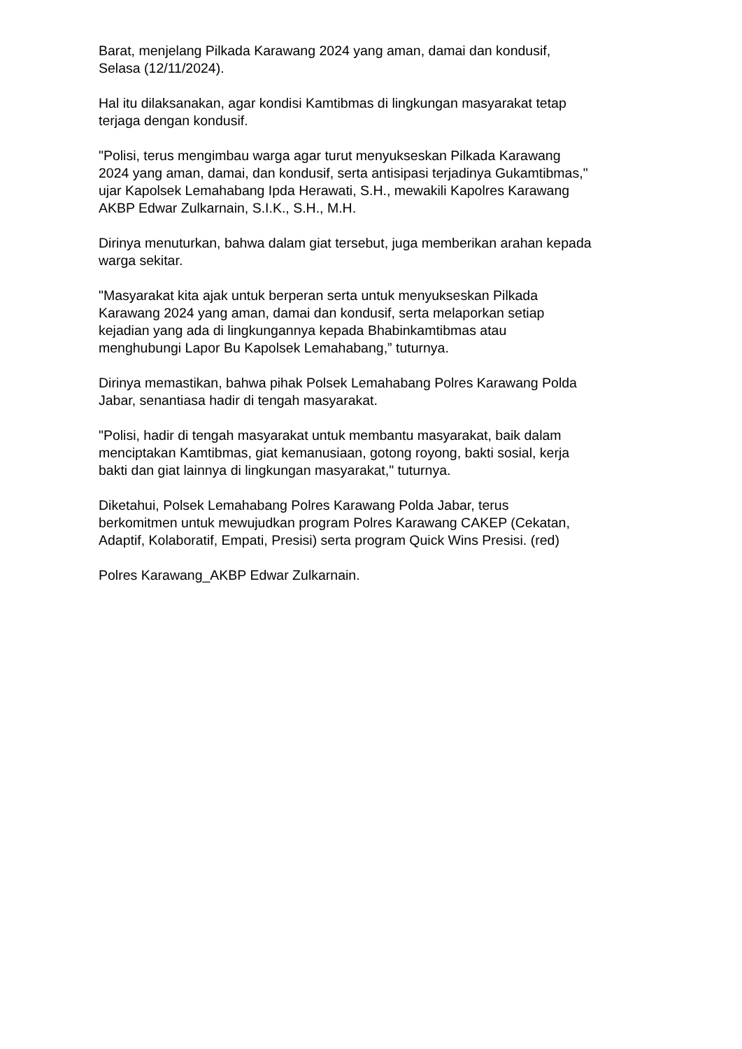Barat, menjelang Pilkada Karawang 2024 yang aman, damai dan kondusif,
Selasa (12/11/2024).
Hal itu dilaksanakan, agar kondisi Kamtibmas di lingkungan masyarakat tetap
terjaga dengan kondusif.
"Polisi, terus mengimbau warga agar turut menyukseskan Pilkada Karawang
2024 yang aman, damai, dan kondusif, serta antisipasi terjadinya Gukamtibmas,"
ujar Kapolsek Lemahabang Ipda Herawati, S.H., mewakili Kapolres Karawang
AKBP Edwar Zulkarnain, S.I.K., S.H., M.H.
Dirinya menuturkan, bahwa dalam giat tersebut, juga memberikan arahan kepada
warga sekitar.
"Masyarakat kita ajak untuk berperan serta untuk menyukseskan Pilkada
Karawang 2024 yang aman, damai dan kondusif, serta melaporkan setiap
kejadian yang ada di lingkungannya kepada Bhabinkamtibmas atau
menghubungi Lapor Bu Kapolsek Lemahabang,” tuturnya.
Dirinya memastikan, bahwa pihak Polsek Lemahabang Polres Karawang Polda
Jabar, senantiasa hadir di tengah masyarakat.
"Polisi, hadir di tengah masyarakat untuk membantu masyarakat, baik dalam
menciptakan Kamtibmas, giat kemanusiaan, gotong royong, bakti sosial, kerja
bakti dan giat lainnya di lingkungan masyarakat," tuturnya.
Diketahui, Polsek Lemahabang Polres Karawang Polda Jabar, terus
berkomitmen untuk mewujudkan program Polres Karawang CAKEP (Cekatan,
Adaptif, Kolaboratif, Empati, Presisi) serta program Quick Wins Presisi. (red)
Polres Karawang_AKBP Edwar Zulkarnain.